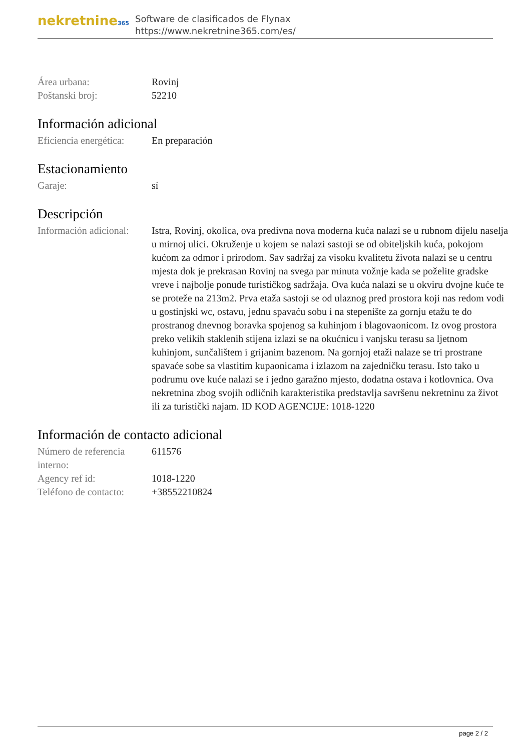nekretnine365
Software de clasificados de Flynax
https://www.nekretnine365.com/es/
Área urbana: Rovinj
Poštanski broj: 52210
Información adicional
Eficiencia energética:
En preparación
Estacionamiento
Garaje: sí
Descripción
Información adicional:
Istra, Rovinj, okolica, ova predivna nova moderna kuća nalazi se u rubnom dijelu naselja u mirnoj ulici. Okruženje u kojem se nalazi sastoji se od obiteljskih kuća, pokojom kućom za odmor i prirodom. Sav sadržaj za visoku kvalitetu života nalazi se u centru mjesta dok je prekrasan Rovinj na svega par minuta vožnje kada se poželite gradske vreve i najbolje ponude turističkog sadržaja. Ova kuća nalazi se u okviru dvojne kuće te se proteže na 213m2. Prva etaža sastoji se od ulaznog pred prostora koji nas redom vodi u gostinjski wc, ostavu, jednu spavaću sobu i na stepenište za gornju etažu te do prostranog dnevnog boravka spojenog sa kuhinjom i blagovaonicom. Iz ovog prostora preko velikih staklenih stijena izlazi se na okućnicu i vanjsku terasu sa ljetnom kuhinjom, sunčalištem i grijanim bazenom. Na gornjoj etaži nalaze se tri prostrane spavaće sobe sa vlastitim kupaonicama i izlazom na zajedničku terasu. Isto tako u podrumu ove kuće nalazi se i jedno garažno mjesto, dodatna ostava i kotlovnica. Ova nekretnina zbog svojih odličnih karakteristika predstavlja savršenu nekretninu za život ili za turistički najam. ID KOD AGENCIJE: 1018-1220
Información de contacto adicional
Número de referencia interno:
611576
Agency ref id: 1018-1220
Teléfono de contacto:
+38552210824
page 2 / 2